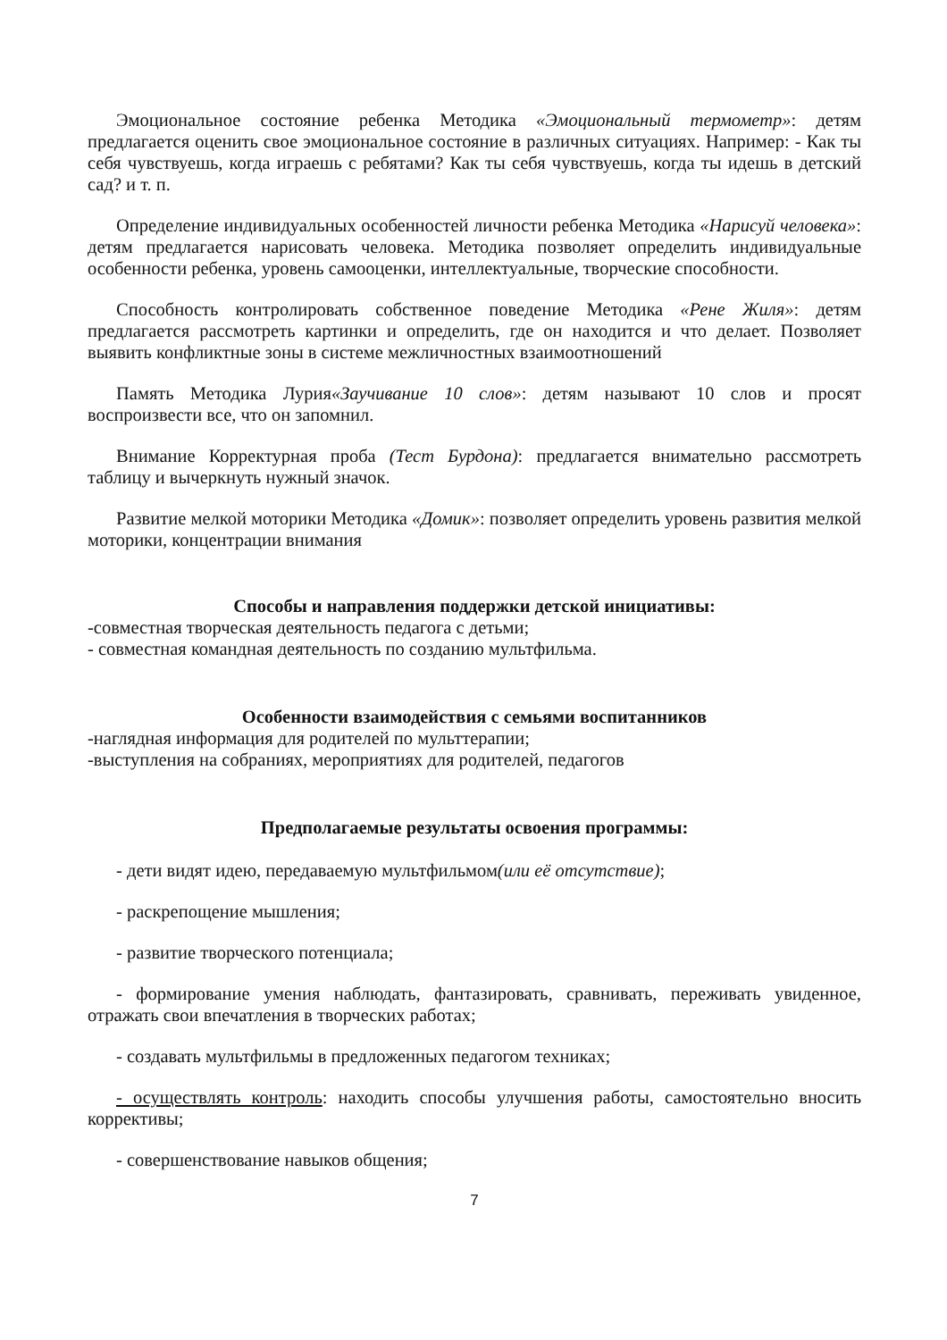Эмоциональное состояние ребенка Методика «Эмоциональный термометр»: детям предлагается оценить свое эмоциональное состояние в различных ситуациях. Например: - Как ты себя чувствуешь, когда играешь с ребятами? Как ты себя чувствуешь, когда ты идешь в детский сад? и т. п.
Определение индивидуальных особенностей личности ребенка Методика «Нарисуй человека»: детям предлагается нарисовать человека. Методика позволяет определить индивидуальные особенности ребенка, уровень самооценки, интеллектуальные, творческие способности.
Способность контролировать собственное поведение Методика «Рене Жиля»: детям предлагается рассмотреть картинки и определить, где он находится и что делает. Позволяет выявить конфликтные зоны в системе межличностных взаимоотношений
Память Методика Лурия«Заучивание 10 слов»: детям называют 10 слов и просят воспроизвести все, что он запомнил.
Внимание Корректурная проба (Тест Бурдона): предлагается внимательно рассмотреть таблицу и вычеркнуть нужный значок.
Развитие мелкой моторики Методика «Домик»: позволяет определить уровень развития мелкой моторики, концентрации внимания
Способы и направления поддержки детской инициативы:
-совместная творческая деятельность педагога с детьми;
- совместная командная деятельность по созданию мультфильма.
Особенности взаимодействия с семьями воспитанников
-наглядная информация для родителей по мульттерапии;
-выступления на собраниях, мероприятиях для родителей, педагогов
Предполагаемые результаты освоения программы:
- дети видят идею, передаваемую мультфильмом(или её отсутствие);
- раскрепощение мышления;
- развитие творческого потенциала;
- формирование умения наблюдать, фантазировать, сравнивать, переживать увиденное, отражать свои впечатления в творческих работах;
- создавать мультфильмы в предложенных педагогом техниках;
- осуществлять контроль: находить способы улучшения работы, самостоятельно вносить коррективы;
- совершенствование навыков общения;
7